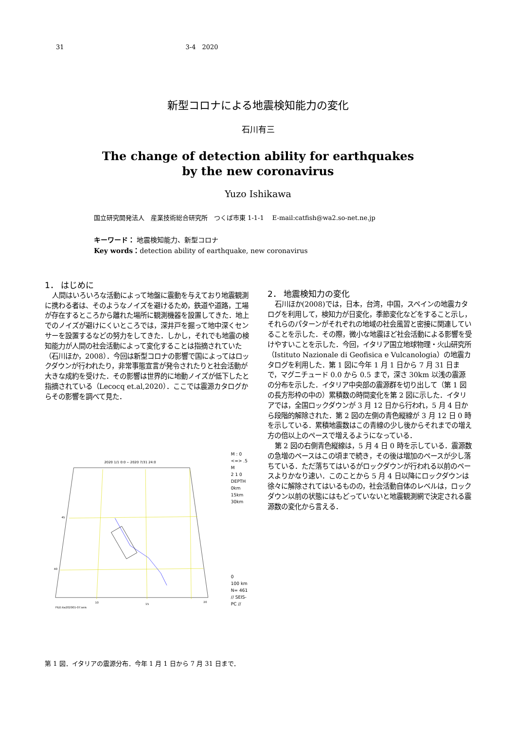31 3-4　2020
新型コロナによる地震検知能力の変化
石川有三
The change of detection ability for earthquakes
by the new coronavirus
Yuzo Ishikawa
国立研究開発法人　産業技術総合研究所　つくば市東 1-1-1　 E-mail:catfish@wa2.so-net.ne.jp
キーワード： 地震検知能力、新型コロナ
Key words：detection ability of earthquake, new coronavirus
1． はじめに
人間はいろいろな活動によって地盤に震動を与えており地震観測に携わる者は、そのようなノイズを避けるため，鉄道や道路，工場が存在するところから離れた場所に観測機器を設置してきた．地上でのノイズが避けにくいところでは，深井戸を掘って地中深くセンサーを設置するなどの努力をしてきた．しかし，それでも地震の検知能力が人間の社会活動によって変化することは指摘されていた（石川ほか，2008）．今回は新型コロナの影響で国によってはロックダウンが行われたり，非常事態宣言が発令されたりと社会活動が大きな成約を受けた．その影響は世界的に地動ノイズが低下したと指摘されている（Lecocq et.al,2020）．ここでは震源カタログからその影響を調べて見た．
2020 1/1 0:0 -- 2020 7/31 24:0
45
40
10
15
20
FILE:ita202001-07.seis
M : 0 <=> .5
M
2 1 0
DEPTH
0km
15km
30km
0
100 km
N= 461
// SEIS-PC //
第 1 図．イタリアの震源分布．今年 1 月 1 日から 7 月 31 日まで．
2． 地震検知力の変化
石川ほか(2008)では，日本，台湾，中国，スペインの地震カタログを利用して，検知力が日変化，季節変化などをすること示し，それらのパターンがそれぞれの地域の社会風習と密接に関連していることを示した．その際，微小な地震ほど社会活動による影響を受けやすいことを示した．今回，イタリア国立地球物理・火山研究所（Istituto Nazionale di Geofisica e Vulcanologia）の地震カタログを利用した．第 1 図に今年 1 月 1 日から 7 月 31 日まで，マグニチュード 0.0 から 0.5 まで，深さ 30km 以浅の震源の分布を示した．イタリア中央部の震源群を切り出して（第 1 図の長方形枠の中の）累積数の時間変化を第 2 図に示した．イタリアでは，全国ロックダウンが 3 月 12 日から行われ，5 月 4 日から段階的解除された．第 2 図の左側の青色縦線が 3 月 12 日 0 時を示している．累積地震数はこの青線の少し後からそれまでの増え方の倍以上のペースで増えるようになっている．
第 2 図の右側青色縦線は，5 月 4 日 0 時を示している．震源数の急増のペースはこの頃まで続き，その後は増加のペースが少し落ちている．ただ落ちてはいるがロックダウンが行われる以前のペースよりかなり速い．このことから 5 月 4 日以降にロックダウンは徐々に解除されてはいるものの，社会活動自体のレベルは，ロックダウン以前の状態にはもどっていないと地震観測網で決定される震源数の変化から言える．